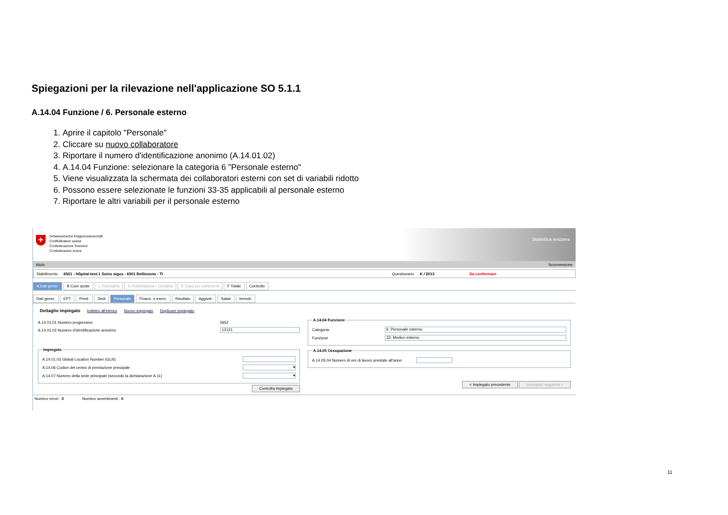Spiegazioni per la rilevazione nell'applicazione SO 5.1.1
A.14.04 Funzione / 6. Personale esterno
1. Aprire il capitolo "Personale"
2. Cliccare su nuovo collaboratore
3. Riportare il numero d'identificazione anonimo (A.14.01.02)
4. A.14.04 Funzione: selezionare la categoria 6 "Personale esterno"
5. Viene visualizzata la schermata dei collaboratori esterni con set di variabili ridotto
6. Possono essere selezionate le funzioni 33-35 applicabili al personale esterno
7. Riportare le altri variabili per il personale esterno
+
Schweizerische Eidgenossenschaft
Confédération suisse
Confederazione Svizzera
Confederaziun svizra
Statistica svizzera
Aiuto Sconnessione
Stabilimento 6501 - Hôpital-test-1 Soins aigus - 6501 Bellinzona - TI Questionario K / 2013 Da confermare
A Dati gener. B Cure acute C Psichiatria D Riabilitazione / Geriatria E Casa per partorienti F Totale Controllo
Dati gener. EPT Prest. Sedi Personale Finanz. e eserc. Risultato Aggiust. Salari Immob.
Dettaglio impiegato Indietro all'elenco Nuovo impiegato Duplicare impiegato
A.14.01.01 Numero progressivo 5952
A.14.01.02 Numero d'identificazione anonimo 12121
Impiegato
A.14.01.03 Global Location Number (GLN)
A.14.06 Codice del centro di prestazione principale ▾
A.14.07 Numero della sede principale (secondo la dichiarazione A.11) ▾
Controlla impiegato
A.14.04 Funzione
Categoria 6. Personale esterno
Funzione 33. Medico esterno
A.14.05 Occupazione
A.14.05.04 Numero di ore di lavoro prestate all'anno
< Impiegato precedente Impiegato seguente >
Numero errori : 0 Numero avvertimenti : 0
11